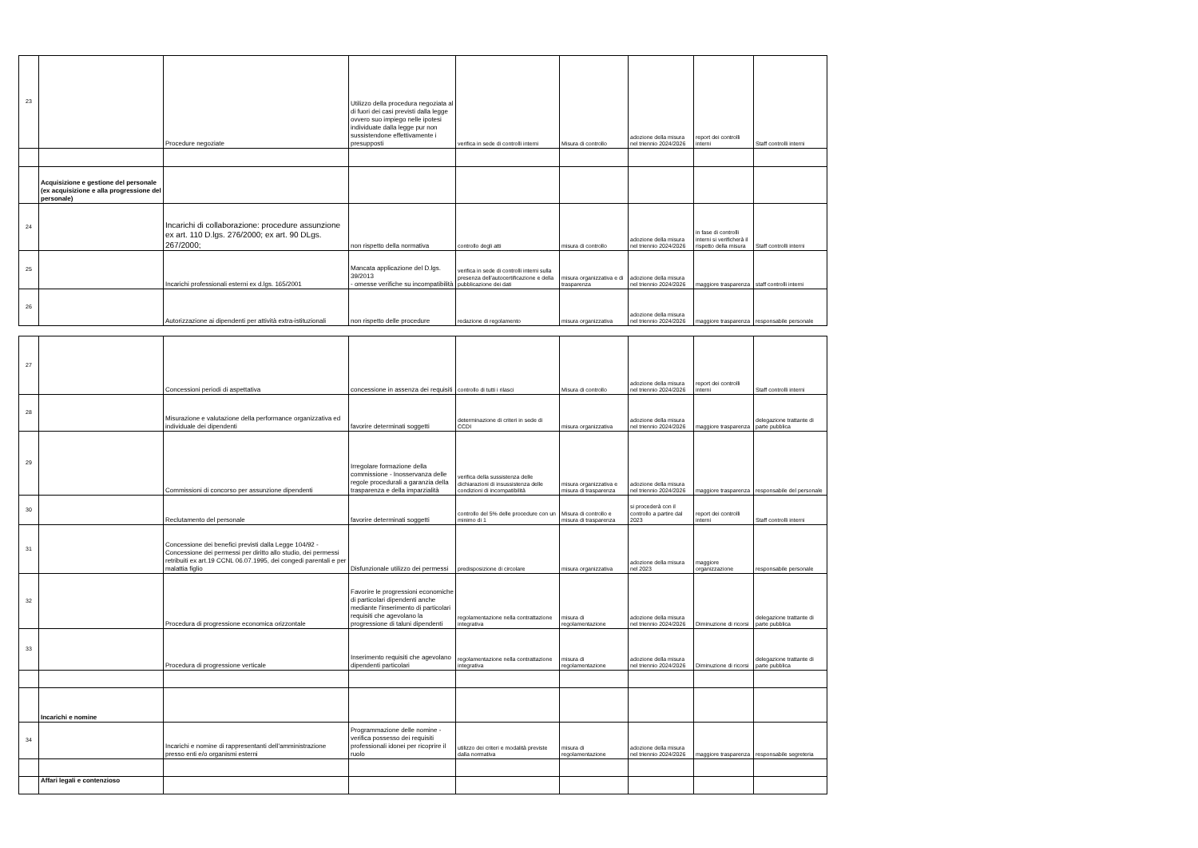| 23 | | Procedure negoziate | Utilizzo della procedura negoziata al di fuori dei casi previsti dalla legge ovvero suo impiego nelle ipotesi individuate dalla legge pur non sussistendone effettivamente i presupposti | verifica in sede di controlli interni | Misura di controllo | adozione della misura nel triennio 2024/2026 | report dei controlli interni | Staff controlli interni |
| | Acquisizione e gestione del personale (ex acquisizione e alla progressione del personale) | | | | | | | |
| 24 | | Incarichi di collaborazione: procedure assunzione ex art. 110 D.lgs. 276/2000; ex art. 90 DLgs. 267/2000; | non rispetto della normativa | controllo degli atti | misura di controllo | adozione della misura nel triennio 2024/2026 | in fase di controlli interni si verificherà il rispetto della misura | Staff controlli interni |
| 25 | | Incarichi professionali esterni ex d.lgs. 165/2001 | Mancata applicazione del D.lgs. 39/2013 - omesse verifiche su incompatibilità | verifica in sede di controlli interni sulla presenza dell'autocertificazione e della pubblicazione dei dati | misura organizzativa e di trasparenza | adozione della misura nel triennio 2024/2026 | maggiore trasparenza | staff controlli interni |
| 26 | | Autorizzazione ai dipendenti per attività extra-istituzionali | non rispetto delle procedure | redazione di regolamento | misura organizzativa | adozione della misura nel triennio 2024/2026 | maggiore trasparenza | responsabile personale |
| 27 | | Concessioni periodi di aspettativa | concessione in assenza dei requisiti | controllo di tutti i rilasci | Misura di controllo | adozione della misura nel triennio 2024/2026 | report dei controlli interni | Staff controlli interni |
| 28 | | Misurazione e valutazione della performance organizzativa ed individuale dei dipendenti | favorire determinati soggetti | determinazione di criteri in sede di CCDI | misura organizzativa | adozione della misura nel triennio 2024/2026 | maggiore trasparenza | delegazione trattante di parte pubblica |
| 29 | | Commissioni di concorso per assunzione dipendenti | Irregolare formazione della commissione - Inosservanza delle regole procedurali a garanzia della trasparenza e della imparzialità | verifica della sussistenza delle dichiarazioni di insussistenza delle condizioni di incompatibilità | misura organizzativa e misura di trasparenza | adozione della misura nel triennio 2024/2026 | maggiore trasparenza | responsabile del personale |
| 30 | | Reclutamento del personale | favorire determinati soggetti | controllo del 5% delle procedure con un minimo di 1 | Misura di controllo e misura di trasparenza | si procederà con il controllo a partire dal 2023 | report dei controlli interni | Staff controlli interni |
| 31 | | Concessione dei benefici previsti dalla Legge 104/92 - Concessione dei permessi per diritto allo studio, dei permessi retribuiti ex art.19 CCNL 06.07.1995, dei congedi parentali e per malattia figlio | Disfunzionale utilizzo dei permessi | predisposizione di circolare | misura organizzativa | adozione della misura nel 2023 | maggiore organizzazione | responsabile personale |
| 32 | | Procedura di progressione economica orizzontale | Favorire le progressioni economiche di particolari dipendenti anche mediante l'inserimento di particolari requisiti che agevolano la progressione di taluni dipendenti | regolamentazione nella contrattazione integrativa | misura di regolamentazione | adozione della misura nel triennio 2024/2026 | Diminuzione di ricorsi | delegazione trattante di parte pubblica |
| 33 | | Procedura di progressione verticale | Inserimento requisiti che agevolano dipendenti particolari | regolamentazione nella contrattazione integrativa | misura di regolamentazione | adozione della misura nel triennio 2024/2026 | Diminuzione di ricorsi | delegazione trattante di parte pubblica |
| | Incarichi e nomine | | | | | | | |
| 34 | | Incarichi e nomine di rappresentanti dell'amministrazione presso enti e/o organismi esterni | Programmazione delle nomine - verifica possesso dei requisiti professionali idonei per ricoprire il ruolo | utilizzo dei criteri e modalità previste dalla normativa | misura di regolamentazione | adozione della misura nel triennio 2024/2026 | maggiore trasparenza | responsabile segreteria |
| | Affari legali e contenzioso | | | | | | | |